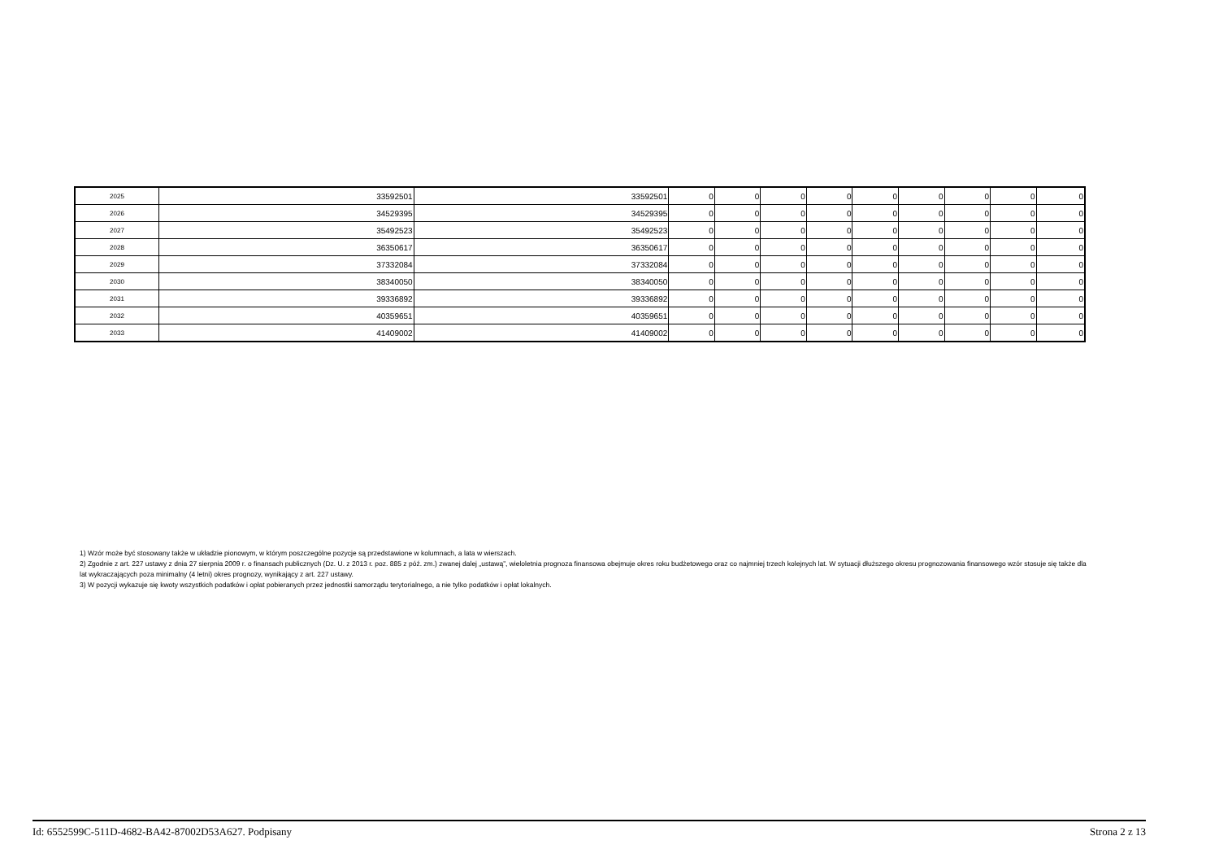| 2025 | 33592501 | 33592501 | 0 | 0 | 0 | 0 | 0 | 0 | 0 | 0 | 0 |
| 2026 | 34529395 | 34529395 | 0 | 0 | 0 | 0 | 0 | 0 | 0 | 0 | 0 |
| 2027 | 35492523 | 35492523 | 0 | 0 | 0 | 0 | 0 | 0 | 0 | 0 | 0 |
| 2028 | 36350617 | 36350617 | 0 | 0 | 0 | 0 | 0 | 0 | 0 | 0 | 0 |
| 2029 | 37332084 | 37332084 | 0 | 0 | 0 | 0 | 0 | 0 | 0 | 0 | 0 |
| 2030 | 38340050 | 38340050 | 0 | 0 | 0 | 0 | 0 | 0 | 0 | 0 | 0 |
| 2031 | 39336892 | 39336892 | 0 | 0 | 0 | 0 | 0 | 0 | 0 | 0 | 0 |
| 2032 | 40359651 | 40359651 | 0 | 0 | 0 | 0 | 0 | 0 | 0 | 0 | 0 |
| 2033 | 41409002 | 41409002 | 0 | 0 | 0 | 0 | 0 | 0 | 0 | 0 | 0 |
1) Wzór może być stosowany także w układzie pionowym, w którym poszczególne pozycje są przedstawione w kolumnach, a lata w wierszach.
2) Zgodnie z art. 227 ustawy z dnia 27 sierpnia 2009 r. o finansach publicznych (Dz. U. z 2013 r. poz. 885 z póź. zm.) zwanej dalej „ustawą”, wieloletnia prognoza finansowa obejmuje okres roku budżetowego oraz co najmniej trzech kolejnych lat. W sytuacji dłuższego okresu prognozowania finansowego wzór stosuje się także dla lat wykraczających poza minimalny (4 letni) okres prognozy, wynikający z art. 227 ustawy.
3) W pozycji wykazuje się kwoty wszystkich podatków i opłat pobieranych przez jednostki samorządu terytorialnego, a nie tylko podatków i opłat lokalnych.
Id: 6552599C-511D-4682-BA42-87002D53A627. Podpisany Strona 2 z 13